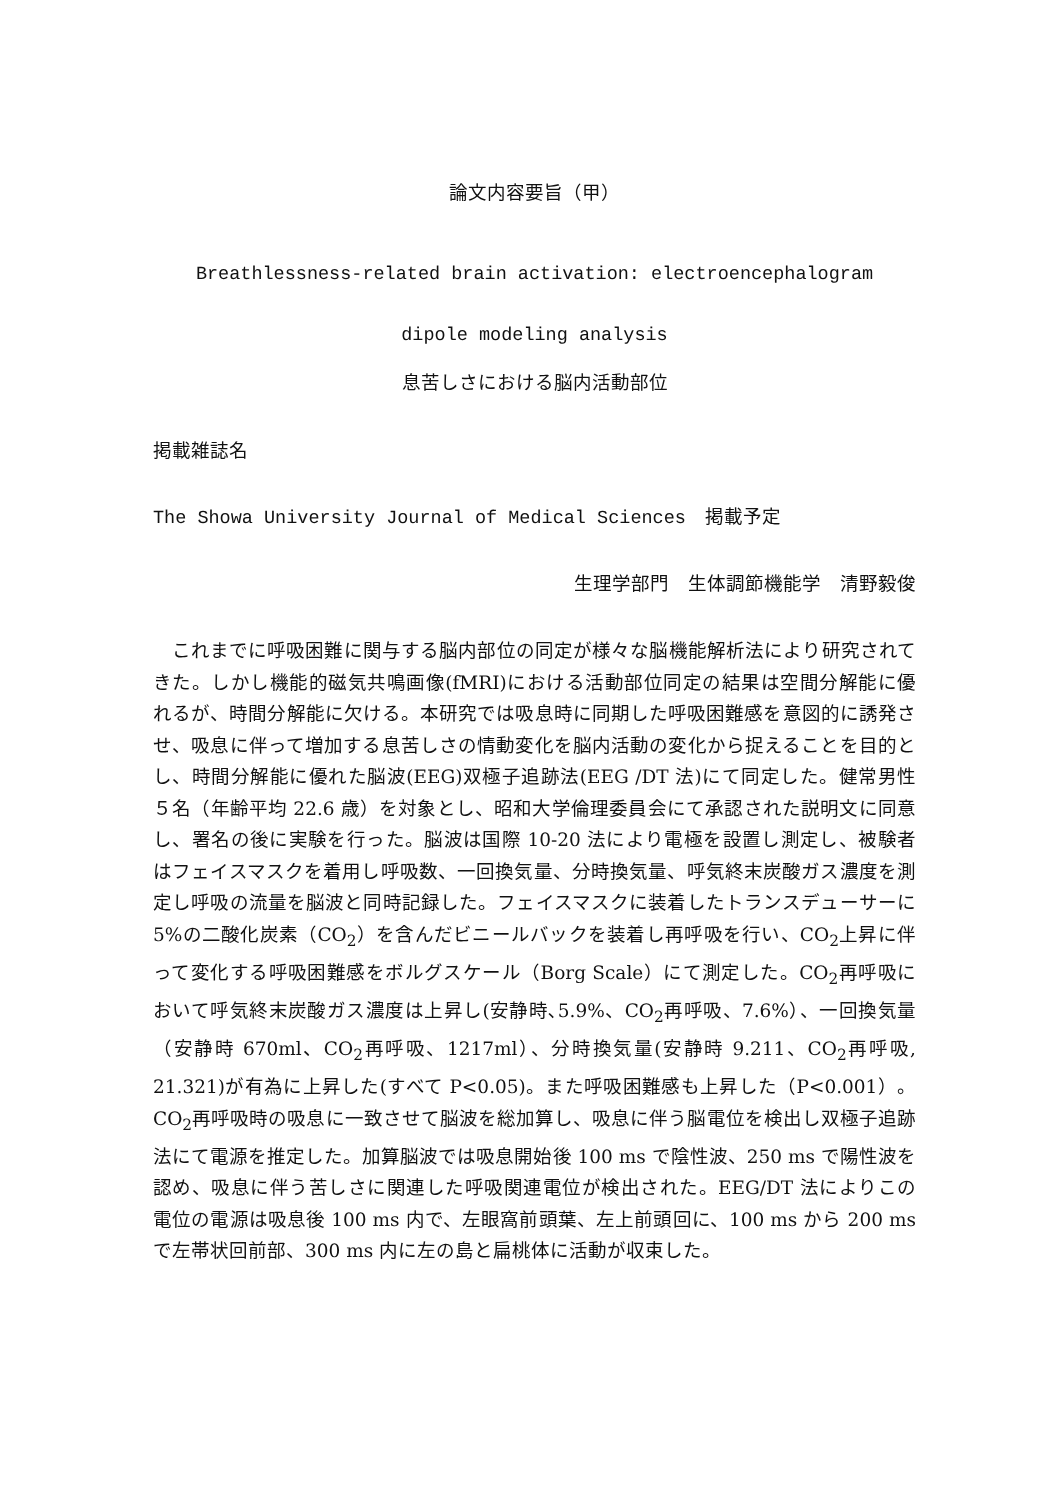論文内容要旨（甲）
Breathlessness-related brain activation: electroencephalogram
dipole modeling analysis
息苦しさにおける脳内活動部位
掲載雑誌名
The Showa University Journal of Medical Sciences　掲載予定
生理学部門　生体調節機能学　清野毅俊
これまでに呼吸困難に関与する脳内部位の同定が様々な脳機能解析法により研究されてきた。しかし機能的磁気共鳴画像(fMRI)における活動部位同定の結果は空間分解能に優れるが、時間分解能に欠ける。本研究では吸息時に同期した呼吸困難感を意図的に誘発させ、吸息に伴って増加する息苦しさの情動変化を脳内活動の変化から捉えることを目的とし、時間分解能に優れた脳波(EEG)双極子追跡法(EEG /DT 法)にて同定した。健常男性５名（年齢平均 22.6 歳）を対象とし、昭和大学倫理委員会にて承認された説明文に同意し、署名の後に実験を行った。脳波は国際 10-20 法により電極を設置し測定し、被験者はフェイスマスクを着用し呼吸数、一回換気量、分時換気量、呼気終末炭酸ガス濃度を測定し呼吸の流量を脳波と同時記録した。フェイスマスクに装着したトランスデューサーに 5%の二酸化炭素（CO<sub>2</sub>）を含んだビニールバックを装着し再呼吸を行い、CO<sub>2</sub>上昇に伴って変化する呼吸困難感をボルグスケール（Borg Scale）にて測定した。CO<sub>2</sub>再呼吸において呼気終末炭酸ガス濃度は上昇し(安静時､5.9%、CO<sub>2</sub>再呼吸、7.6%）、一回換気量（安静時 670ml、CO<sub>2</sub>再呼吸、1217ml）、分時換気量(安静時 9.211、CO<sub>2</sub>再呼吸, 21.321)が有為に上昇した(すべて P<0.05)。また呼吸困難感も上昇した（P<0.001）。CO<sub>2</sub>再呼吸時の吸息に一致させて脳波を総加算し、吸息に伴う脳電位を検出し双極子追跡法にて電源を推定した。加算脳波では吸息開始後 100 ms で陰性波、250 ms で陽性波を認め、吸息に伴う苦しさに関連した呼吸関連電位が検出された。EEG/DT 法によりこの電位の電源は吸息後 100 ms 内で、左眼窩前頭葉、左上前頭回に、100 ms から 200 ms で左帯状回前部、300 ms 内に左の島と扁桃体に活動が収束した。